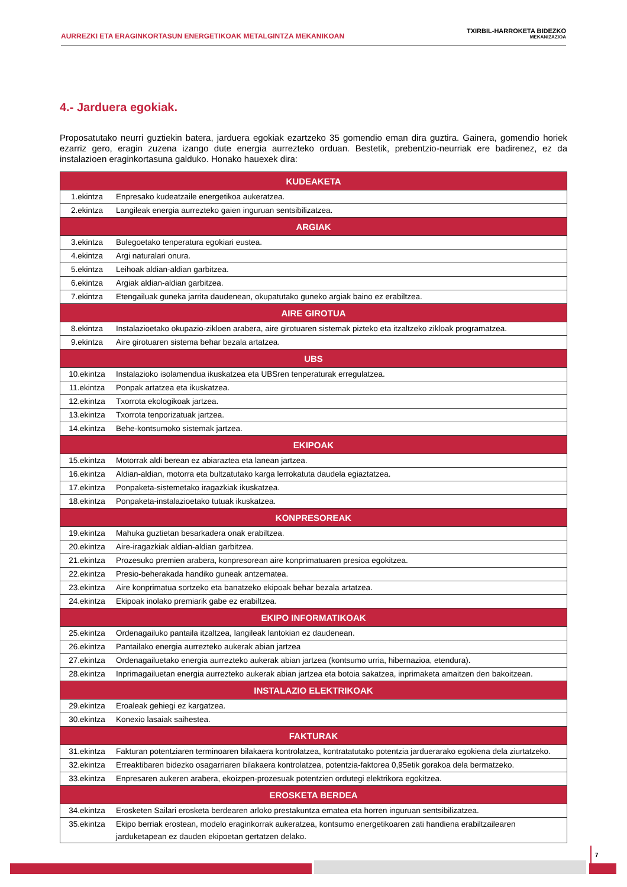AURREZKI ETA ERAGINKORTASUN ENERGETIKOAK METALGINTZA MEKANIKOAN
TXIRBIL-HARROKETA BIDEZKO
MEKANIZAZIOA
4.- Jarduera egokiak.
Proposatutako neurri guztiekin batera, jarduera egokiak ezartzeko 35 gomendio eman dira guztira. Gainera, gomendio horiek ezarriz gero, eragin zuzena izango dute energia aurrezteko orduan. Bestetik, prebentzio-neurriak ere badirenez, ez da instalazioen eraginkortasuna galduko. Honako hauexek dira:
| KUDEAKETA | |
| --- | --- |
| 1.ekintza | Enpresako kudeatzaile energetikoa aukeratzea. |
| 2.ekintza | Langileak energia aurrezteko gaien inguruan sentsibilizatzea. |
| ARGIAK | |
| 3.ekintza | Bulegoetako tenperatura egokiari eustea. |
| 4.ekintza | Argi naturalari onura. |
| 5.ekintza | Leihoak aldian-aldian garbitzea. |
| 6.ekintza | Argiak aldian-aldian garbitzea. |
| 7.ekintza | Etengailuak guneka jarrita daudenean, okupatutako guneko argiak baino ez erabiltzea. |
| AIRE GIROTUA | |
| 8.ekintza | Instalazioetako okupazio-zikloen arabera, aire girotuaren sistemak pizteko eta itzaltzeko zikloak programatzea. |
| 9.ekintza | Aire girotuaren sistema behar bezala artatzea. |
| UBS | |
| 10.ekintza | Instalazioko isolamendua ikuskatzea eta UBSren tenperaturak erregulatzea. |
| 11.ekintza | Ponpak artatzea eta ikuskatzea. |
| 12.ekintza | Txorrota ekologikoak jartzea. |
| 13.ekintza | Txorrota tenporizatuak jartzea. |
| 14.ekintza | Behe-kontsumoko sistemak jartzea. |
| EKIPOAK | |
| 15.ekintza | Motorrak aldi berean ez abiaraztea eta lanean jartzea. |
| 16.ekintza | Aldian-aldian, motorra eta bultzatutako karga lerrokatuta daudela egiaztatzea. |
| 17.ekintza | Ponpaketa-sistemetako iragazkiak ikuskatzea. |
| 18.ekintza | Ponpaketa-instalazioetako tutuak ikuskatzea. |
| KONPRESOREAK | |
| 19.ekintza | Mahuka guztietan besarkadera onak erabiltzea. |
| 20.ekintza | Aire-iragazkiak aldian-aldian garbitzea. |
| 21.ekintza | Prozesuko premien arabera, konpresorean aire konprimatuaren presioa egokitzea. |
| 22.ekintza | Presio-beherakada handiko guneak antzematea. |
| 23.ekintza | Aire konprimatua sortzeko eta banatzeko ekipoak behar bezala artatzea. |
| 24.ekintza | Ekipoak inolako premiarik gabe ez erabiltzea. |
| EKIPO INFORMATIKOAK | |
| 25.ekintza | Ordenagailuko pantaila itzaltzea, langileak lantokian ez daudenean. |
| 26.ekintza | Pantailako energia aurrezteko aukerak abian jartzea |
| 27.ekintza | Ordenagailuetako energia aurrezteko aukerak abian jartzea (kontsumo urria, hibernazioa, etendura). |
| 28.ekintza | Inprimagailuetan energia aurrezteko aukerak abian jartzea eta botoia sakatzea, inprimaketa amaitzen den bakoitzean. |
| INSTALAZIO ELEKTRIKOAK | |
| 29.ekintza | Eroaleak gehiegi ez kargatzea. |
| 30.ekintza | Konexio lasaiak saihestea. |
| FAKTURAK | |
| 31.ekintza | Fakturan potentziaren terminoaren bilakaera kontrolatzea, kontratatutako potentzia jarduerarako egokiena dela ziurtatzeko. |
| 32.ekintza | Erreaktibaren bidezko osagarriaren bilakaera kontrolatzea, potentzia-faktorea 0,95etik gorakoa dela bermatzeko. |
| 33.ekintza | Enpresaren aukeren arabera, ekoizpen-prozesuak potentzien ordutegi elektrikora egokitzea. |
| EROSKETA BERDEA | |
| 34.ekintza | Erosketen Sailari erosketa berdearen arloko prestakuntza ematea eta horren inguruan sentsibilizatzea. |
| 35.ekintza | Ekipo berriak erostean, modelo eraginkorrak aukeratzea, kontsumo energetikoaren zati handiena erabiltzailearen jarduketapean ez dauden ekipoetan gertatzen delako. |
7